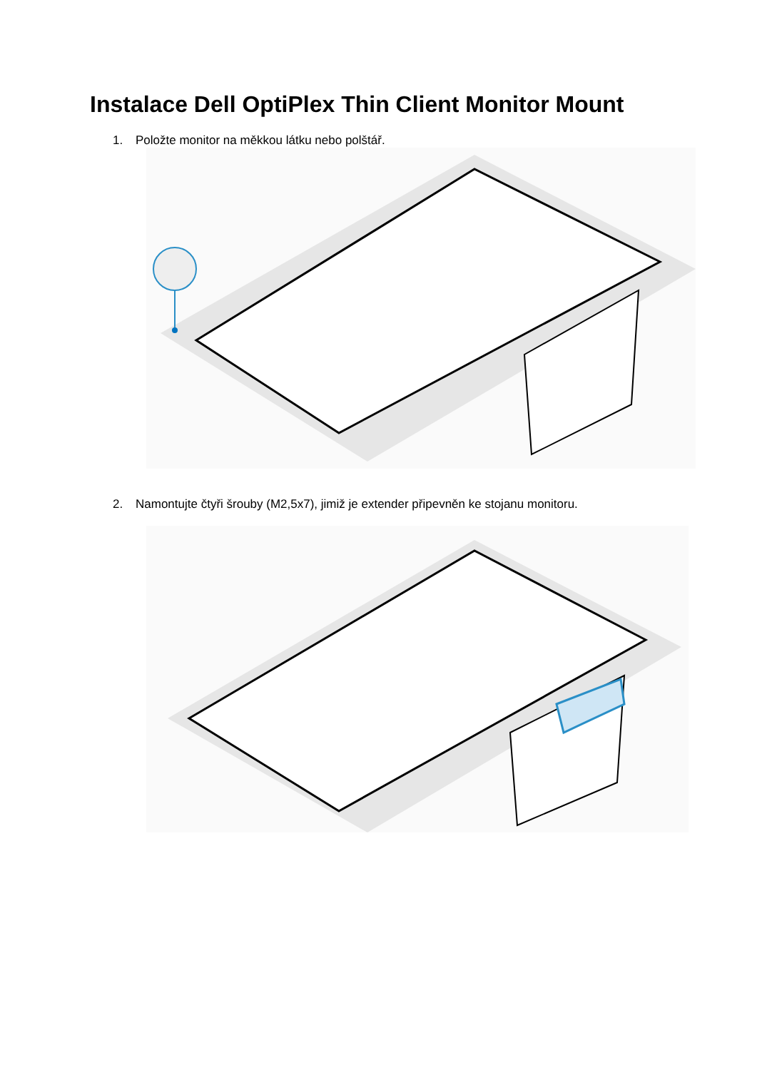Instalace Dell OptiPlex Thin Client Monitor Mount
1. Položte monitor na měkkou látku nebo polštář.
2. Namontujte čtyři šrouby (M2,5x7), jimiž je extender připevněn ke stojanu monitoru.